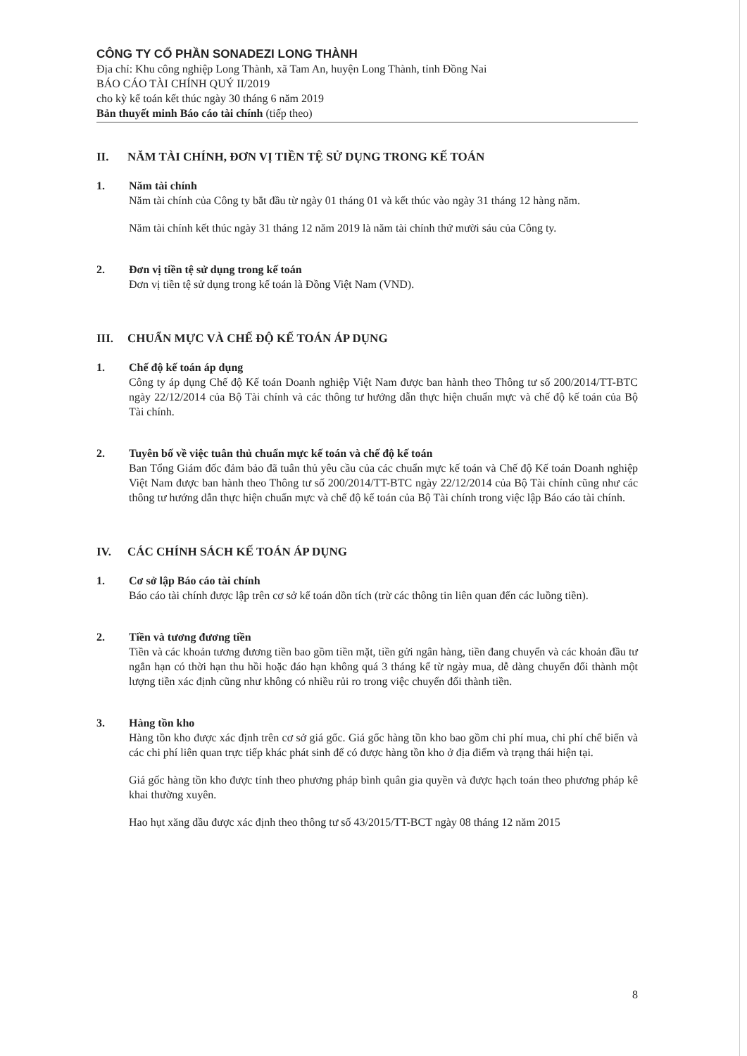CÔNG TY CỔ PHẦN SONADEZI LONG THÀNH
Địa chỉ: Khu công nghiệp Long Thành, xã Tam An, huyện Long Thành, tỉnh Đồng Nai
BÁO CÁO TÀI CHÍNH QUÝ II/2019
cho kỳ kế toán kết thúc ngày 30 tháng 6 năm 2019
Bản thuyết minh Báo cáo tài chính (tiếp theo)
II. NĂM TÀI CHÍNH, ĐƠN VỊ TIỀN TỆ SỬ DỤNG TRONG KẾ TOÁN
1. Năm tài chính
Năm tài chính của Công ty bắt đầu từ ngày 01 tháng 01 và kết thúc vào ngày 31 tháng 12 hàng năm.
Năm tài chính kết thúc ngày 31 tháng 12 năm 2019 là năm tài chính thứ mười sáu của Công ty.
2. Đơn vị tiền tệ sử dụng trong kế toán
Đơn vị tiền tệ sử dụng trong kế toán là Đồng Việt Nam (VND).
III. CHUẨN MỰC VÀ CHẾ ĐỘ KẾ TOÁN ÁP DỤNG
1. Chế độ kế toán áp dụng
Công ty áp dụng Chế độ Kế toán Doanh nghiệp Việt Nam được ban hành theo Thông tư số 200/2014/TT-BTC ngày 22/12/2014 của Bộ Tài chính và các thông tư hướng dẫn thực hiện chuẩn mực và chế độ kế toán của Bộ Tài chính.
2. Tuyên bố về việc tuân thủ chuẩn mực kế toán và chế độ kế toán
Ban Tổng Giám đốc đảm bảo đã tuân thủ yêu cầu của các chuẩn mực kế toán và Chế độ Kế toán Doanh nghiệp Việt Nam được ban hành theo Thông tư số 200/2014/TT-BTC ngày 22/12/2014 của Bộ Tài chính cũng như các thông tư hướng dẫn thực hiện chuẩn mực và chế độ kế toán của Bộ Tài chính trong việc lập Báo cáo tài chính.
IV. CÁC CHÍNH SÁCH KẾ TOÁN ÁP DỤNG
1. Cơ sở lập Báo cáo tài chính
Báo cáo tài chính được lập trên cơ sở kế toán dồn tích (trừ các thông tin liên quan đến các luồng tiền).
2. Tiền và tương đương tiền
Tiền và các khoản tương đương tiền bao gồm tiền mặt, tiền gửi ngân hàng, tiền đang chuyển và các khoản đầu tư ngắn hạn có thời hạn thu hồi hoặc đáo hạn không quá 3 tháng kể từ ngày mua, dễ dàng chuyển đổi thành một lượng tiền xác định cũng như không có nhiều rủi ro trong việc chuyển đổi thành tiền.
3. Hàng tồn kho
Hàng tồn kho được xác định trên cơ sở giá gốc. Giá gốc hàng tồn kho bao gồm chi phí mua, chi phí chế biến và các chi phí liên quan trực tiếp khác phát sinh để có được hàng tồn kho ở địa điểm và trạng thái hiện tại.
Giá gốc hàng tồn kho được tính theo phương pháp bình quân gia quyền và được hạch toán theo phương pháp kê khai thường xuyên.
Hao hụt xăng dầu được xác định theo thông tư số 43/2015/TT-BCT ngày 08 tháng 12 năm 2015
8